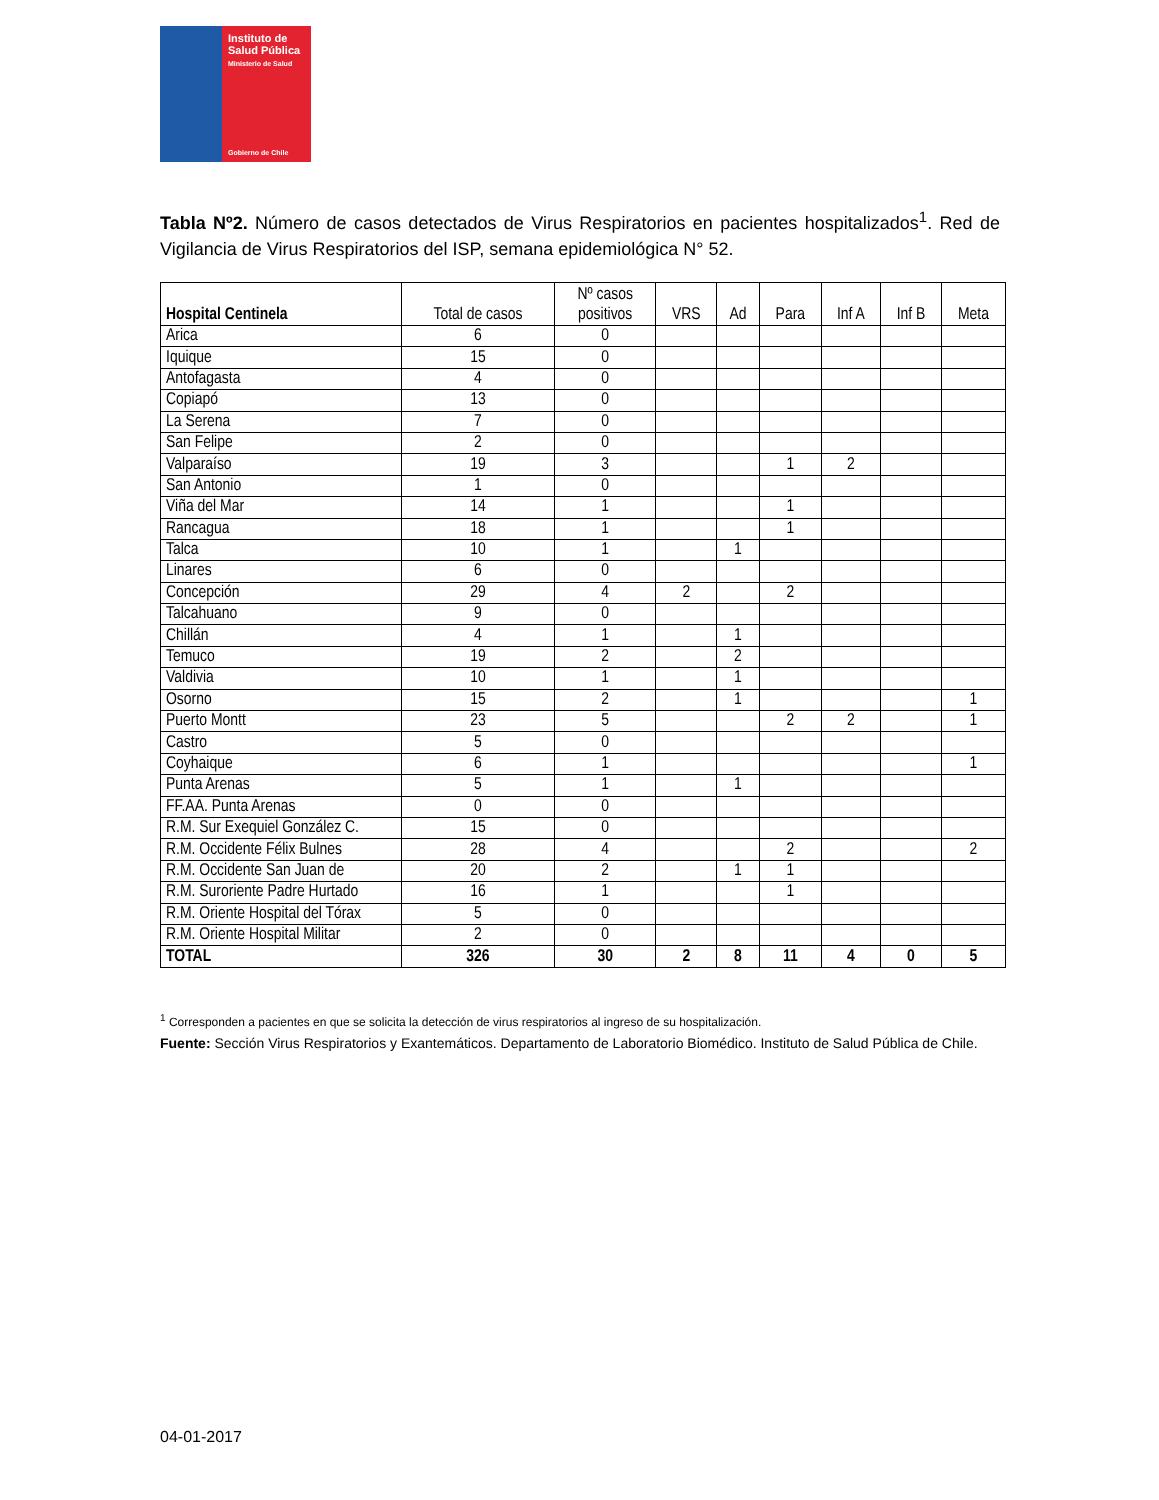Instituto de Salud Pública
Ministerio de Salud
Gobierno de Chile
Tabla Nº2. Número de casos detectados de Virus Respiratorios en pacientes hospitalizados<sup>1</sup>. Red de Vigilancia de Virus Respiratorios del ISP, semana epidemiológica N° 52.
| Hospital Centinela | Total de casos | Nº casos positivos | VRS | Ad | Para | Inf A | Inf B | Meta |
| --- | --- | --- | --- | --- | --- | --- | --- | --- |
| Arica | 6 | 0 | | | | | | |
| Iquique | 15 | 0 | | | | | | |
| Antofagasta | 4 | 0 | | | | | | |
| Copiapó | 13 | 0 | | | | | | |
| La Serena | 7 | 0 | | | | | | |
| San Felipe | 2 | 0 | | | | | | |
| Valparaíso | 19 | 3 | | | 1 | 2 | | |
| San Antonio | 1 | 0 | | | | | | |
| Viña del Mar | 14 | 1 | | | 1 | | | |
| Rancagua | 18 | 1 | | | 1 | | | |
| Talca | 10 | 1 | | 1 | | | | |
| Linares | 6 | 0 | | | | | | |
| Concepción | 29 | 4 | 2 | | 2 | | | |
| Talcahuano | 9 | 0 | | | | | | |
| Chillán | 4 | 1 | | 1 | | | | |
| Temuco | 19 | 2 | | 2 | | | | |
| Valdivia | 10 | 1 | | 1 | | | | |
| Osorno | 15 | 2 | | 1 | | | | 1 |
| Puerto Montt | 23 | 5 | | | 2 | 2 | | 1 |
| Castro | 5 | 0 | | | | | | |
| Coyhaique | 6 | 1 | | | | | | 1 |
| Punta Arenas | 5 | 1 | | 1 | | | | |
| FF.AA. Punta Arenas | 0 | 0 | | | | | | |
| R.M. Sur Exequiel González C. | 15 | 0 | | | | | | |
| R.M. Occidente Félix Bulnes | 28 | 4 | | | 2 | | | 2 |
| R.M. Occidente San Juan de | 20 | 2 | | 1 | 1 | | | |
| R.M. Suroriente Padre Hurtado | 16 | 1 | | | 1 | | | |
| R.M. Oriente Hospital del Tórax | 5 | 0 | | | | | | |
| R.M. Oriente Hospital Militar | 2 | 0 | | | | | | |
| TOTAL | 326 | 30 | 2 | 8 | 11 | 4 | 0 | 5 |
<sup>1</sup> Corresponden a pacientes en que se solicita la detección de virus respiratorios al ingreso de su hospitalización.
Fuente: Sección Virus Respiratorios y Exantemáticos. Departamento de Laboratorio Biomédico. Instituto de Salud Pública de Chile.
04-01-2017